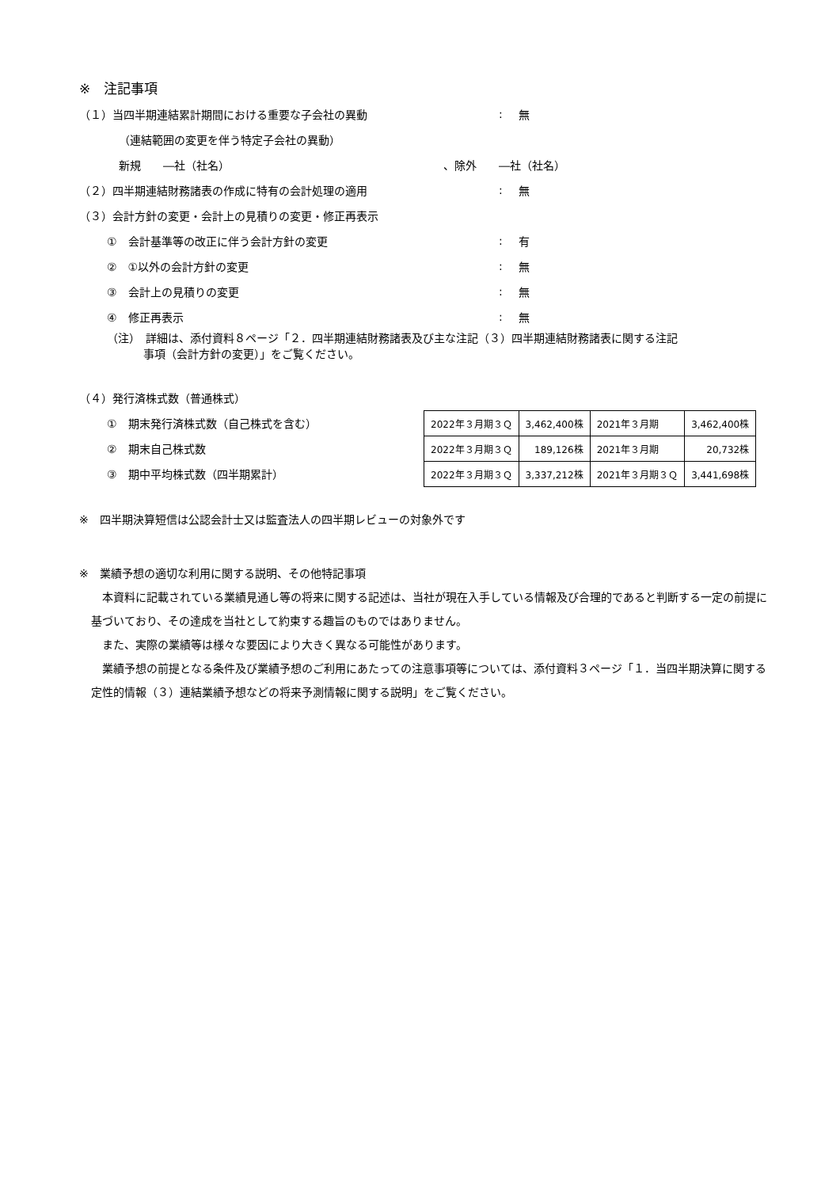※　注記事項
（１）当四半期連結累計期間における重要な子会社の異動: 無
（連結範囲の変更を伴う特定子会社の異動）
新規　　―社（社名） 、除外　　―社（社名）
（２）四半期連結財務諸表の作成に特有の会計処理の適用: 無
（３）会計方針の変更・会計上の見積りの変更・修正再表示
①　会計基準等の改正に伴う会計方針の変更: 有
②　①以外の会計方針の変更: 無
③　会計上の見積りの変更: 無
④　修正再表示: 無
（注）　詳細は、添付資料８ページ「２．四半期連結財務諸表及び主な注記（３）四半期連結財務諸表に関する注記
事項（会計方針の変更）」をご覧ください。
（４）発行済株式数（普通株式）
①　期末発行済株式数（自己株式を含む）
②　期末自己株式数
③　期中平均株式数（四半期累計）
| 2022年３月期３Ｑ | 3,462,400株 | 2021年３月期 | 3,462,400株 |
| 2022年３月期３Ｑ | 189,126株 | 2021年３月期 | 20,732株 |
| 2022年３月期３Ｑ | 3,337,212株 | 2021年３月期３Ｑ | 3,441,698株 |
※　四半期決算短信は公認会計士又は監査法人の四半期レビューの対象外です
※　業績予想の適切な利用に関する説明、その他特記事項
　本資料に記載されている業績見通し等の将来に関する記述は、当社が現在入手している情報及び合理的であると判断する一定の前提に基づいており、その達成を当社として約束する趣旨のものではありません。
　また、実際の業績等は様々な要因により大きく異なる可能性があります。
　業績予想の前提となる条件及び業績予想のご利用にあたっての注意事項等については、添付資料３ページ「１．当四半期決算に関する定性的情報（３）連結業績予想などの将来予測情報に関する説明」をご覧ください。